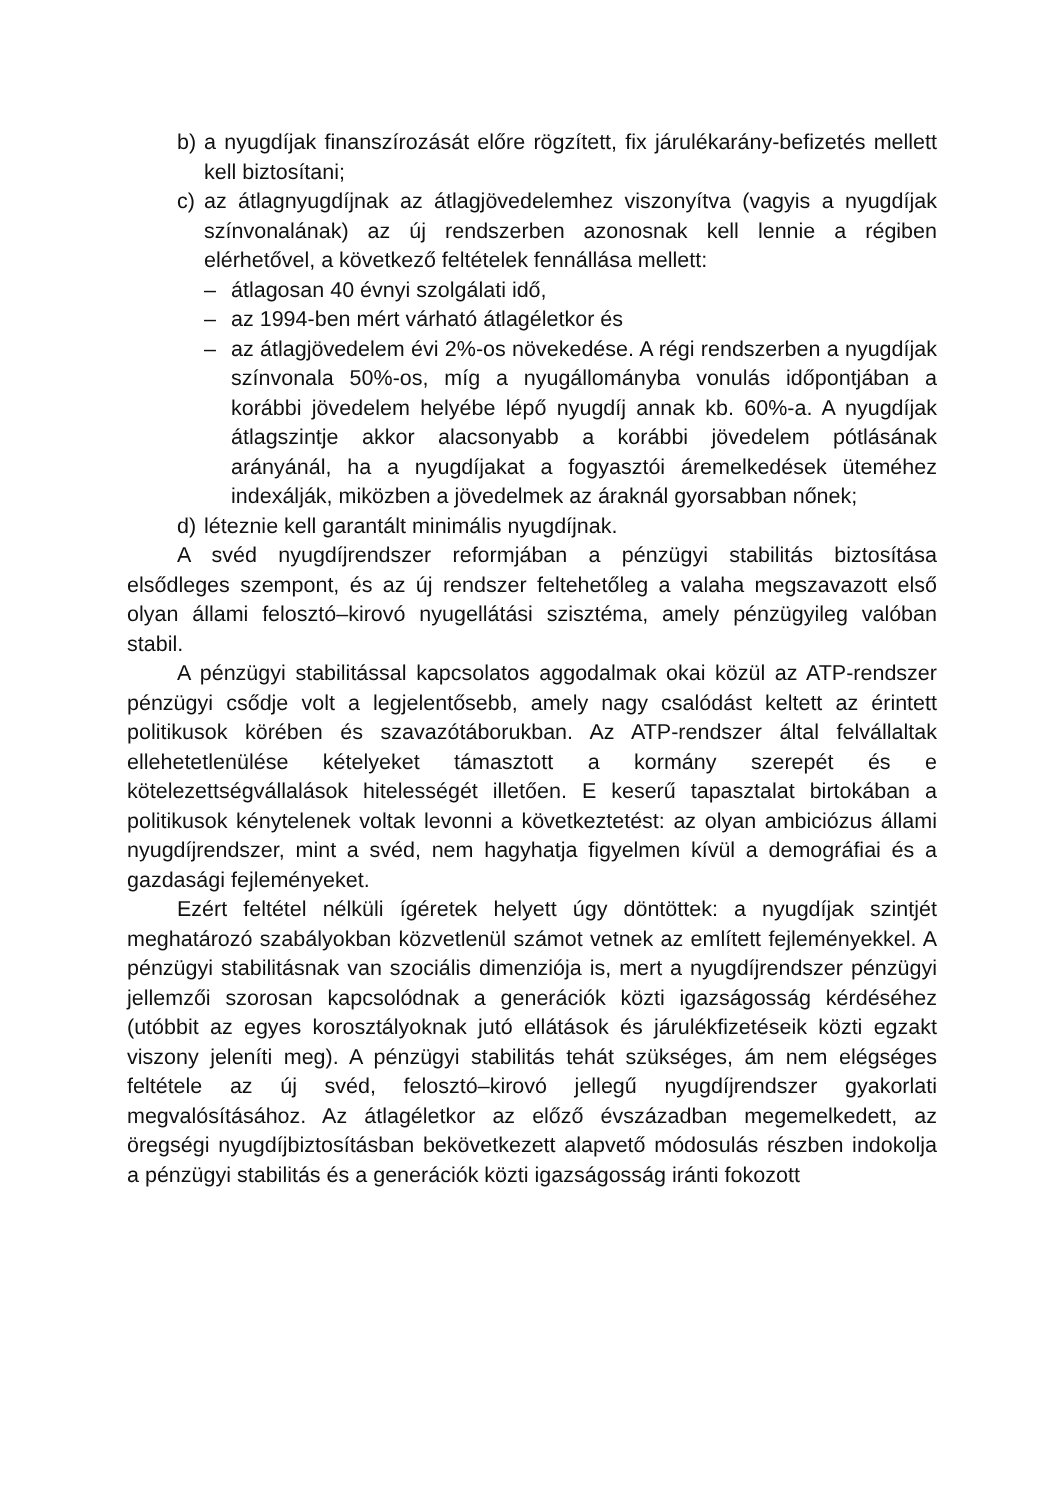b) a nyugdíjak finanszírozását előre rögzített, fix járulékarány-befizetés mellett kell biztosítani;
c) az átlagnyugdíjnak az átlagjövedelemhez viszonyítva (vagyis a nyugdíjak színvonalának) az új rendszerben azonosnak kell lennie a régiben elérhetővel, a következő feltételek fennállása mellett:
– átlagosan 40 évnyi szolgálati idő,
– az 1994-ben mért várható átlagéletkor és
– az átlagjövedelem évi 2%-os növekedése. A régi rendszerben a nyugdíjak színvonala 50%-os, míg a nyugállományba vonulás időpontjában a korábbi jövedelem helyébe lépő nyugdíj annak kb. 60%-a. A nyugdíjak átlagszintje akkor alacsonyabb a korábbi jövedelem pótlásának arányánál, ha a nyugdíjakat a fogyasztói áremelkedések üteméhez indexálják, miközben a jövedelmek az áraknál gyorsabban nőnek;
d) léteznie kell garantált minimális nyugdíjnak.
A svéd nyugdíjrendszer reformjában a pénzügyi stabilitás biztosítása elsődleges szempont, és az új rendszer feltehetőleg a valaha megszavazott első olyan állami felosztó–kirovó nyugellátási szisztéma, amely pénzügyileg valóban stabil.
A pénzügyi stabilitással kapcsolatos aggodalmak okai közül az ATP-rendszer pénzügyi csődje volt a legjelentősebb, amely nagy csalódást keltett az érintett politikusok körében és szavazótáborukban. Az ATP-rendszer által felvállaltak ellehetetlenülése kételyeket támasztott a kormány szerepét és e kötelezettségvállalások hitelességét illetően. E keserű tapasztalat birtokában a politikusok kénytelenek voltak levonni a következtetést: az olyan ambiciózus állami nyugdíjrendszer, mint a svéd, nem hagyhatja figyelmen kívül a demográfiai és a gazdasági fejleményeket.
Ezért feltétel nélküli ígéretek helyett úgy döntöttek: a nyugdíjak szintjét meghatározó szabályokban közvetlenül számot vetnek az említett fejleményekkel. A pénzügyi stabilitásnak van szociális dimenziója is, mert a nyugdíjrendszer pénzügyi jellemzői szorosan kapcsolódnak a generációk közti igazságosság kérdéséhez (utóbbit az egyes korosztályoknak jutó ellátások és járulékfizetéseik közti egzakt viszony jeleníti meg). A pénzügyi stabilitás tehát szükséges, ám nem elégséges feltétele az új svéd, felosztó–kirovó jellegű nyugdíjrendszer gyakorlati megvalósításához. Az átlagéletkor az előző évszázadban megemelkedett, az öregségi nyugdíjbiztosításban bekövetkezett alapvető módosulás részben indokolja a pénzügyi stabilitás és a generációk közti igazságosság iránti fokozott